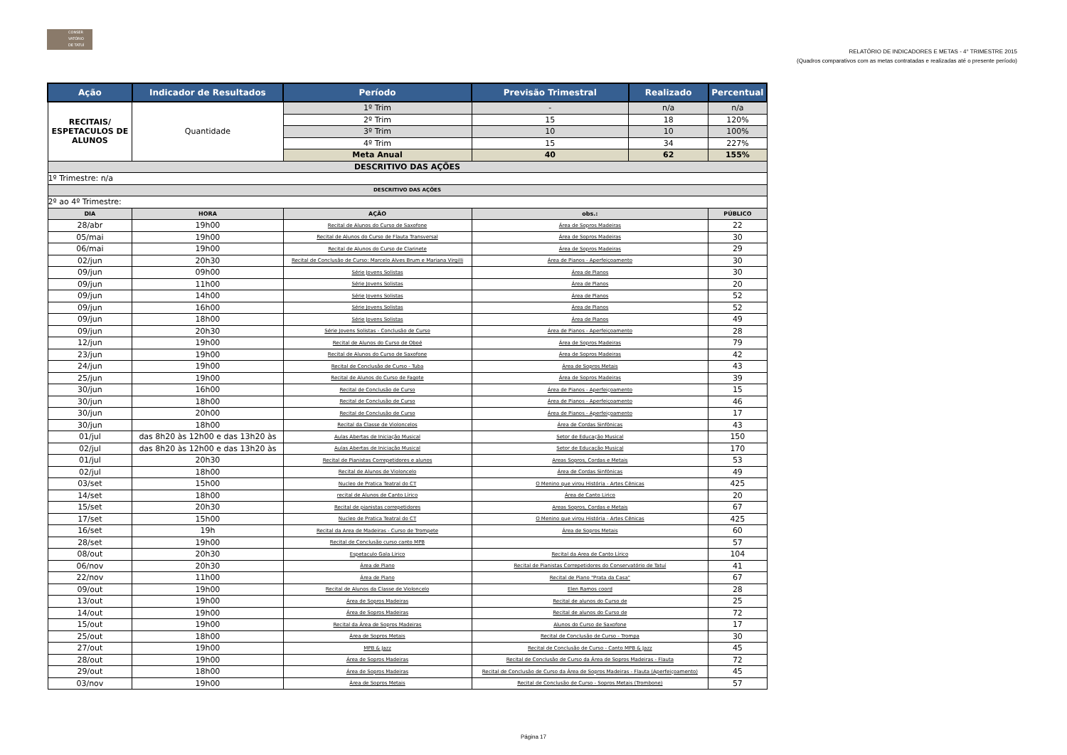CONSER
VATÓRIO
DE TATUÍ
RELATÓRIO DE INDICADORES E METAS - 4° TRIMESTRE 2015
(Quadros comparativos com as metas contratadas e realizadas até o presente período)
| Ação | Indicador de Resultados | | Período | Previsão Trimestral | Realizado | Percentual |
| --- | --- | --- | --- | --- | --- | --- |
| RECITAIS/ ESPETACULOS DE ALUNOS | Quantidade | | 1º Trim | - | n/a | n/a |
| | | | 2º Trim | 15 | 18 | 120% |
| | | | 3º Trim | 10 | 10 | 100% |
| | | | 4º Trim | 15 | 34 | 227% |
| | | | Meta Anual | 40 | 62 | 155% |
| DESCRITIVO DAS AÇÕES | | | | | | |
| 1º Trimestre: n/a | | | | | | |
| DESCRITIVO DAS AÇÕES | | | | | | |
| 2º ao 4º Trimestre: | | | | | | |
| DIA | HORA | AÇÃO | | obs.: | | PÚBLICO |
| 28/abr | 19h00 | Recital de Alunos do Curso de Saxofone | | Área de Sopros Madeiras | | 22 |
| 05/mai | 19h00 | Recital de Alunos do Curso de Flauta Transversal | | Área de Sopros Madeiras | | 30 |
| 06/mai | 19h00 | Recital de Alunos do Curso de Clarinete | | Área de Sopros Madeiras | | 29 |
| 02/jun | 20h30 | Recital de Conclusão de Curso: Marcelo Alves Brum e Mariana Virgilli | | Área de Pianos - Aperfeiçoamento | | 30 |
| 09/jun | 09h00 | Série Jovens Solistas | | Área de Pianos | | 30 |
| 09/jun | 11h00 | Série Jovens Solistas | | Área de Pianos | | 20 |
| 09/jun | 14h00 | Série Jovens Solistas | | Área de Pianos | | 52 |
| 09/jun | 16h00 | Série Jovens Solistas | | Área de Pianos | | 52 |
| 09/jun | 18h00 | Série Jovens Solistas | | Área de Pianos | | 49 |
| 09/jun | 20h30 | Série Jovens Solistas - Conclusão de Curso | | Área de Pianos - Aperfeiçoamento | | 28 |
| 12/jun | 19h00 | Recital de Alunos do Curso de Oboé | | Área de Sopros Madeiras | | 79 |
| 23/jun | 19h00 | Recital de Alunos do Curso de Saxofone | | Área de Sopros Madeiras | | 42 |
| 24/jun | 19h00 | Recital de Conclusão de Curso - Tuba | | Área de Sopros Metais | | 43 |
| 25/jun | 19h00 | Recital de Alunos do Curso de Fagote | | Área de Sopros Madeiras | | 39 |
| 30/jun | 16h00 | Recital de Conclusão de Curso | | Área de Pianos - Aperfeiçoamento | | 15 |
| 30/jun | 18h00 | Recital de Conclusão de Curso | | Área de Pianos - Aperfeiçoamento | | 46 |
| 30/jun | 20h00 | Recital de Conclusão de Curso | | Área de Pianos - Aperfeiçoamento | | 17 |
| 30/jun | 18h00 | Recital da Classe de Violoncelos | | Área de Cordas Sinfônicas | | 43 |
| 01/jul | das 8h20 às 12h00 e das 13h20 às | Aulas Abertas de Iniciação Musical | | Setor de Educação Musical | | 150 |
| 02/jul | das 8h20 às 12h00 e das 13h20 às | Aulas Abertas de Iniciação Musical | | Setor de Educação Musical | | 170 |
| 01/jul | 20h30 | Recital de Pianistas Correpetidores e alunos | | Areas Sopros, Cordas e Metais | | 53 |
| 02/jul | 18h00 | Recital de Alunos de Violoncelo | | Área de Cordas Sinfônicas | | 49 |
| 03/set | 15h00 | Nucleo de Pratica Teatral do CT | | O Menino que virou História - Artes Cênicas | | 425 |
| 14/set | 18h00 | recital de Alunos de Canto Lírico | | Área de Canto Lirico | | 20 |
| 15/set | 20h30 | Recital de pianistas correpetidores | | Areas Sopros, Cordas e Metais | | 67 |
| 17/set | 15h00 | Nucleo de Pratica Teatral do CT | | O Menino que virou História - Artes Cênicas | | 425 |
| 16/set | 19h | Recital da Area de Madeiras - Curso de Trompete | | Área de Sopros Metais | | 60 |
| 28/set | 19h00 | Recital de Conclusão curso canto MPB | | | | 57 |
| 08/out | 20h30 | Espetaculo Gala Lirico | | Recital da Area de Canto Lírico | | 104 |
| 06/nov | 20h30 | Área de Piano | | Recital de Pianistas Correpetidores do Conservatório de Tatuí | | 41 |
| 22/nov | 11h00 | Área de Piano | | Recital de Piano "Prata da Casa" | | 67 |
| 09/out | 19h00 | Recital de Alunos da Classe de Violoncelo | | Elen Ramos coord | | 28 |
| 13/out | 19h00 | Área de Sopros Madeiras | | Recital de alunos do Curso de | | 25 |
| 14/out | 19h00 | Área de Sopros Madeiras | | Recital de alunos do Curso de | | 72 |
| 15/out | 19h00 | Recital da Área de Sopros Madeiras | | Alunos do Curso de Saxofone | | 17 |
| 25/out | 18h00 | Área de Sopros Metais | | Recital de Conclusão de Curso - Trompa | | 30 |
| 27/out | 19h00 | MPB & Jazz | | Recital de Conclusão de Curso - Canto MPB & Jazz | | 45 |
| 28/out | 19h00 | Área de Sopros Madeiras | | Recital de Conclusão de Curso da Área de Sopros Madeiras - Flauta | | 72 |
| 29/out | 18h00 | Área de Sopros Madeiras | | Recital de Conclusão de Curso da Área de Sopros Madeiras - Flauta (Aperfeiçoamento) | | 45 |
| 03/nov | 19h00 | Área de Sopros Metais | | Recital de Conclusão de Curso - Sopros Metais (Trombone) | | 57 |
Página 17